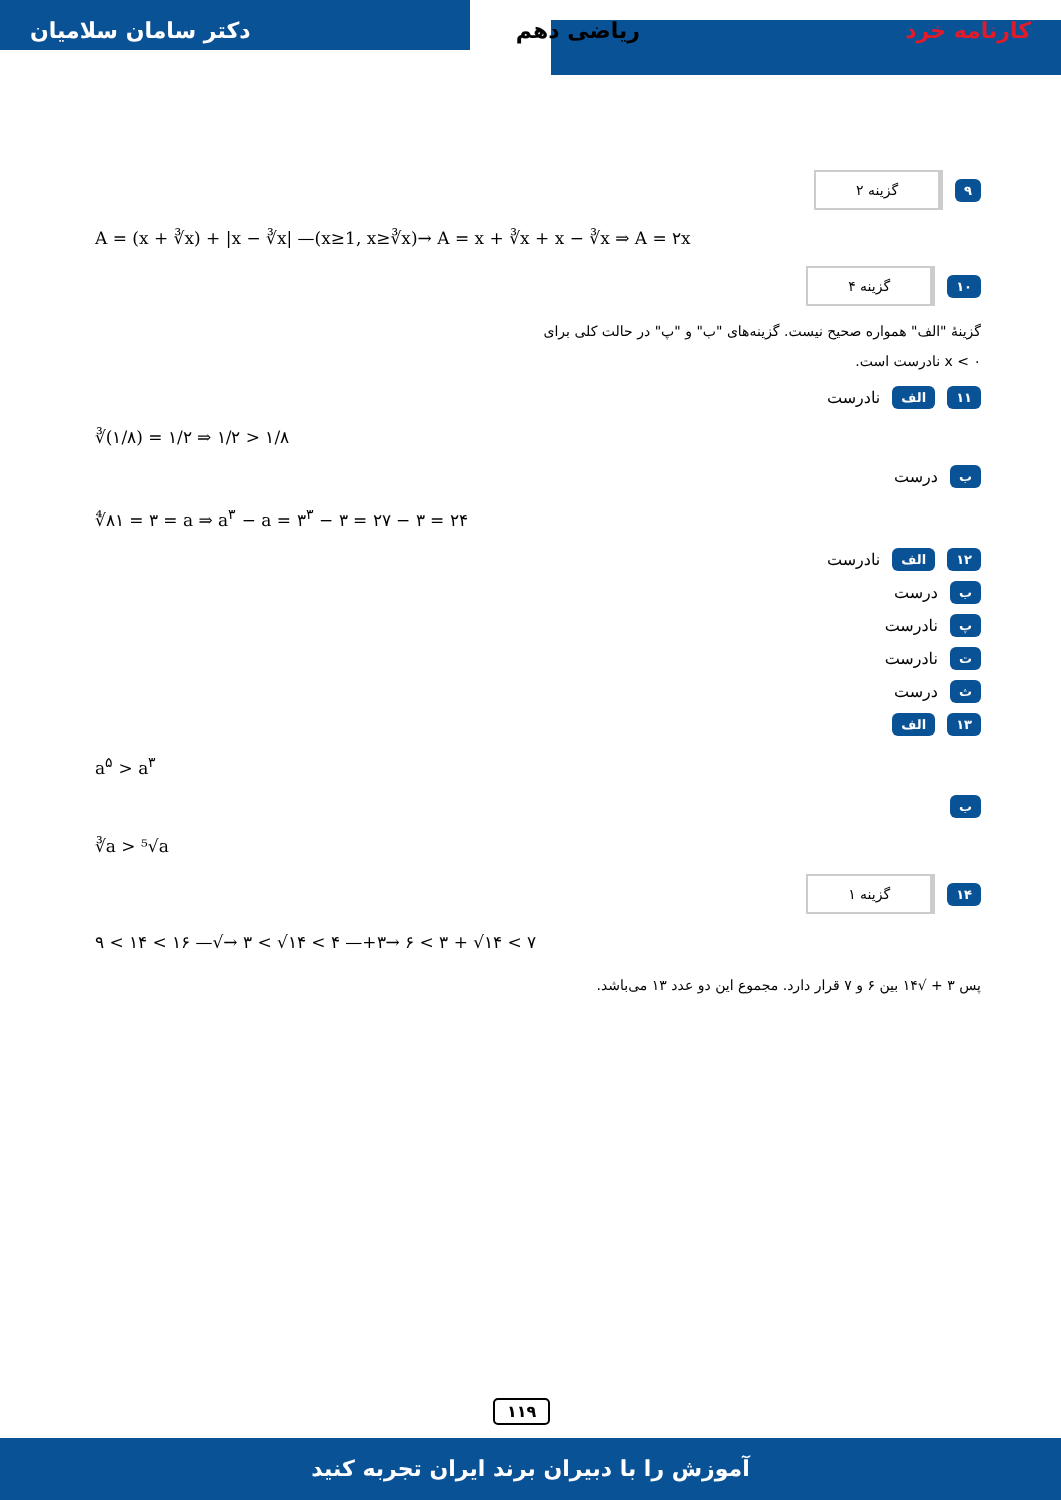دکتر سامان سلامیان ریاضی دهم کارنامه خرد
۹ گزینه ۲
A = (x + ∛x) + |x − ∛x| —(x≥1, x≥∛x)→ A = x + ∛x + x − ∛x ⇒ A = ۲x
۱۰ گزینه ۴
گزینهٔ "الف" همواره صحیح نیست. گزینه‌های "ب" و "پ" در حالت کلی برای
x < ۰ نادرست است.
۱۱ الف نادرست
∛(۱/۸) = ۱/۲ ⇒ ۱/۲ > ۱/۸
بدرست
∜۸۱ = ۳ = a ⇒ a<sup>۳</sup> − a = ۳<sup>۳</sup> − ۳ = ۲۷ − ۳ = ۲۴
۱۲ الف نادرست
بدرست
پنادرست
تنادرست
ثدرست
۱۳ الف
a<sup>۵</sup> > a<sup>۳</sup>
ب
∛a > ⁵√a
۱۴ گزینه ۱
۹ < ۱۴ < ۱۶ —√→ ۳ < √۱۴ < ۴ —+۳→ ۶ < ۳ + √۱۴ < ۷
پس ۳ + √۱۴ بین ۶ و ۷ قرار دارد. مجموع این دو عدد ۱۳ می‌باشد.
۱۱۹
آموزش را با دبیران برند ایران تجربه کنید